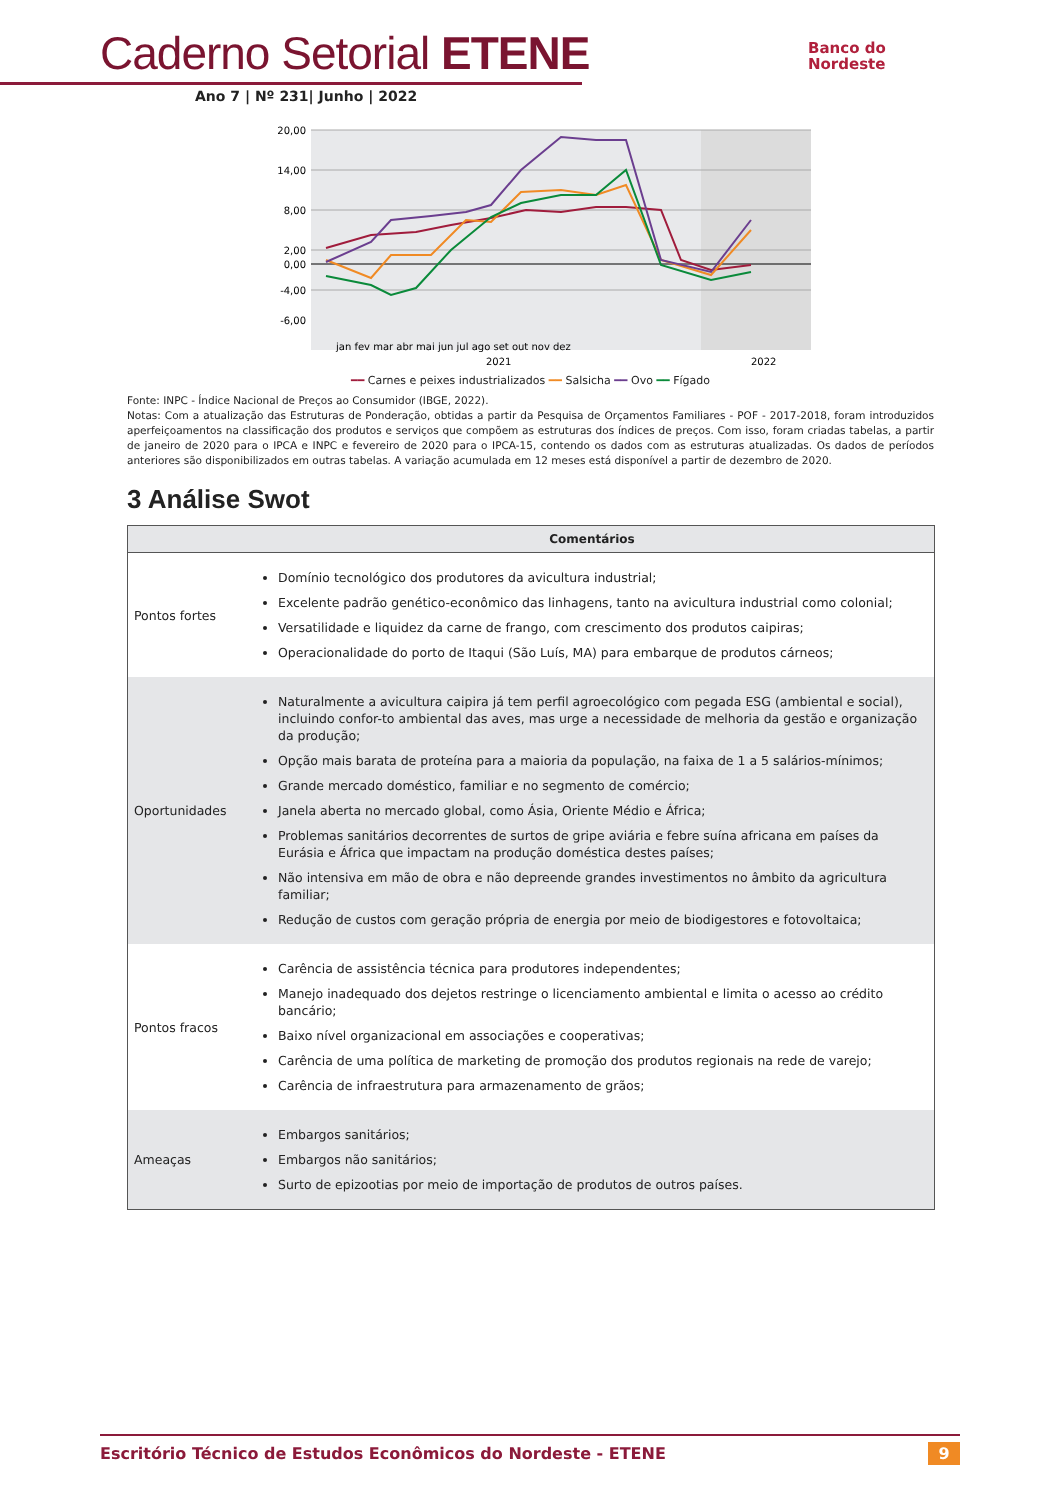Caderno Setorial ETENE
Ano 7 | Nº 231| Junho | 2022
Banco do
Nordeste
20,00
14,00
8,00
2,00
0,00
-4,00
-6,00
jan fev mar abr mai jun jul ago set out nov dez
2021
2022
━━ Carnes e peixes industrializados ━━ Salsicha ━━ Ovo ━━ Fígado
Fonte: INPC - Índice Nacional de Preços ao Consumidor (IBGE, 2022).
Notas: Com a atualização das Estruturas de Ponderação, obtidas a partir da Pesquisa de Orçamentos Familiares - POF - 2017-2018, foram introduzidos aperfeiçoamentos na classificação dos produtos e serviços que compõem as estruturas dos índices de preços. Com isso, foram criadas tabelas, a partir de janeiro de 2020 para o IPCA e INPC e fevereiro de 2020 para o IPCA-15, contendo os dados com as estruturas atualizadas. Os dados de períodos anteriores são disponibilizados em outras tabelas. A variação acumulada em 12 meses está disponível a partir de dezembro de 2020.
3 Análise Swot
| | Comentários |
| --- | --- |
| Pontos fortes | Domínio tecnológico dos produtores da avicultura industrial; Excelente padrão genético-econômico das linhagens, tanto na avicultura industrial como colonial; Versatilidade e liquidez da carne de frango, com crescimento dos produtos caipiras; Operacionalidade do porto de Itaqui (São Luís, MA) para embarque de produtos cárneos; |
| Oportunidades | Naturalmente a avicultura caipira já tem perfil agroecológico com pegada ESG (ambiental e social), incluindo confor-to ambiental das aves, mas urge a necessidade de melhoria da gestão e organização da produção; Opção mais barata de proteína para a maioria da população, na faixa de 1 a 5 salários-mínimos; Grande mercado doméstico, familiar e no segmento de comércio; Janela aberta no mercado global, como Ásia, Oriente Médio e África; Problemas sanitários decorrentes de surtos de gripe aviária e febre suína africana em países da Eurásia e África que impactam na produção doméstica destes países; Não intensiva em mão de obra e não depreende grandes investimentos no âmbito da agricultura familiar; Redução de custos com geração própria de energia por meio de biodigestores e fotovoltaica; |
| Pontos fracos | Carência de assistência técnica para produtores independentes; Manejo inadequado dos dejetos restringe o licenciamento ambiental e limita o acesso ao crédito bancário; Baixo nível organizacional em associações e cooperativas; Carência de uma política de marketing de promoção dos produtos regionais na rede de varejo; Carência de infraestrutura para armazenamento de grãos; |
| Ameaças | Embargos sanitários; Embargos não sanitários; Surto de epizootias por meio de importação de produtos de outros países. |
Escritório Técnico de Estudos Econômicos do Nordeste - ETENE 9